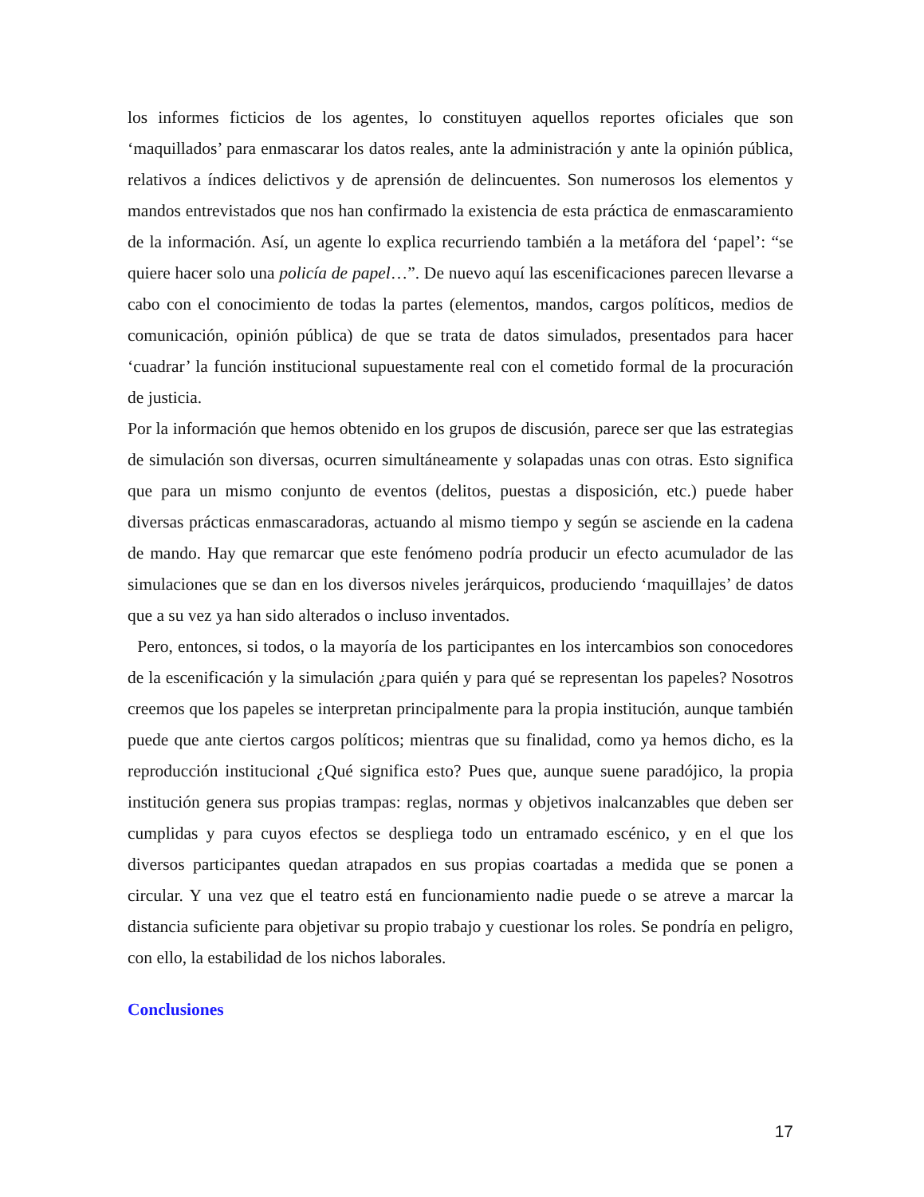los informes ficticios de los agentes, lo constituyen aquellos reportes oficiales que son ‘maquillados’ para enmascarar los datos reales, ante la administración y ante la opinión pública, relativos a índices delictivos y de aprensión de delincuentes. Son numerosos los elementos y mandos entrevistados que nos han confirmado la existencia de esta práctica de enmascaramiento de la información. Así, un agente lo explica recurriendo también a la metáfora del ‘papel’: “se quiere hacer solo una policía de papel…”. De nuevo aquí las escenificaciones parecen llevarse a cabo con el conocimiento de todas la partes (elementos, mandos, cargos políticos, medios de comunicación, opinión pública) de que se trata de datos simulados, presentados para hacer ‘cuadrar’ la función institucional supuestamente real con el cometido formal de la procuración de justicia.
Por la información que hemos obtenido en los grupos de discusión, parece ser que las estrategias de simulación son diversas, ocurren simultáneamente y solapadas unas con otras. Esto significa que para un mismo conjunto de eventos (delitos, puestas a disposición, etc.) puede haber diversas prácticas enmascaradoras, actuando al mismo tiempo y según se asciende en la cadena de mando. Hay que remarcar que este fenómeno podría producir un efecto acumulador de las simulaciones que se dan en los diversos niveles jerárquicos, produciendo ‘maquillajes’ de datos que a su vez ya han sido alterados o incluso inventados.
Pero, entonces, si todos, o la mayoría de los participantes en los intercambios son conocedores de la escenificación y la simulación ¿para quién y para qué se representan los papeles? Nosotros creemos que los papeles se interpretan principalmente para la propia institución, aunque también puede que ante ciertos cargos políticos; mientras que su finalidad, como ya hemos dicho, es la reproducción institucional ¿Qué significa esto? Pues que, aunque suene paradójico, la propia institución genera sus propias trampas: reglas, normas y objetivos inalcanzables que deben ser cumplidas y para cuyos efectos se despliega todo un entramado escénico, y en el que los diversos participantes quedan atrapados en sus propias coartadas a medida que se ponen a circular. Y una vez que el teatro está en funcionamiento nadie puede o se atreve a marcar la distancia suficiente para objetivar su propio trabajo y cuestionar los roles. Se pondría en peligro, con ello, la estabilidad de los nichos laborales.
Conclusiones
17